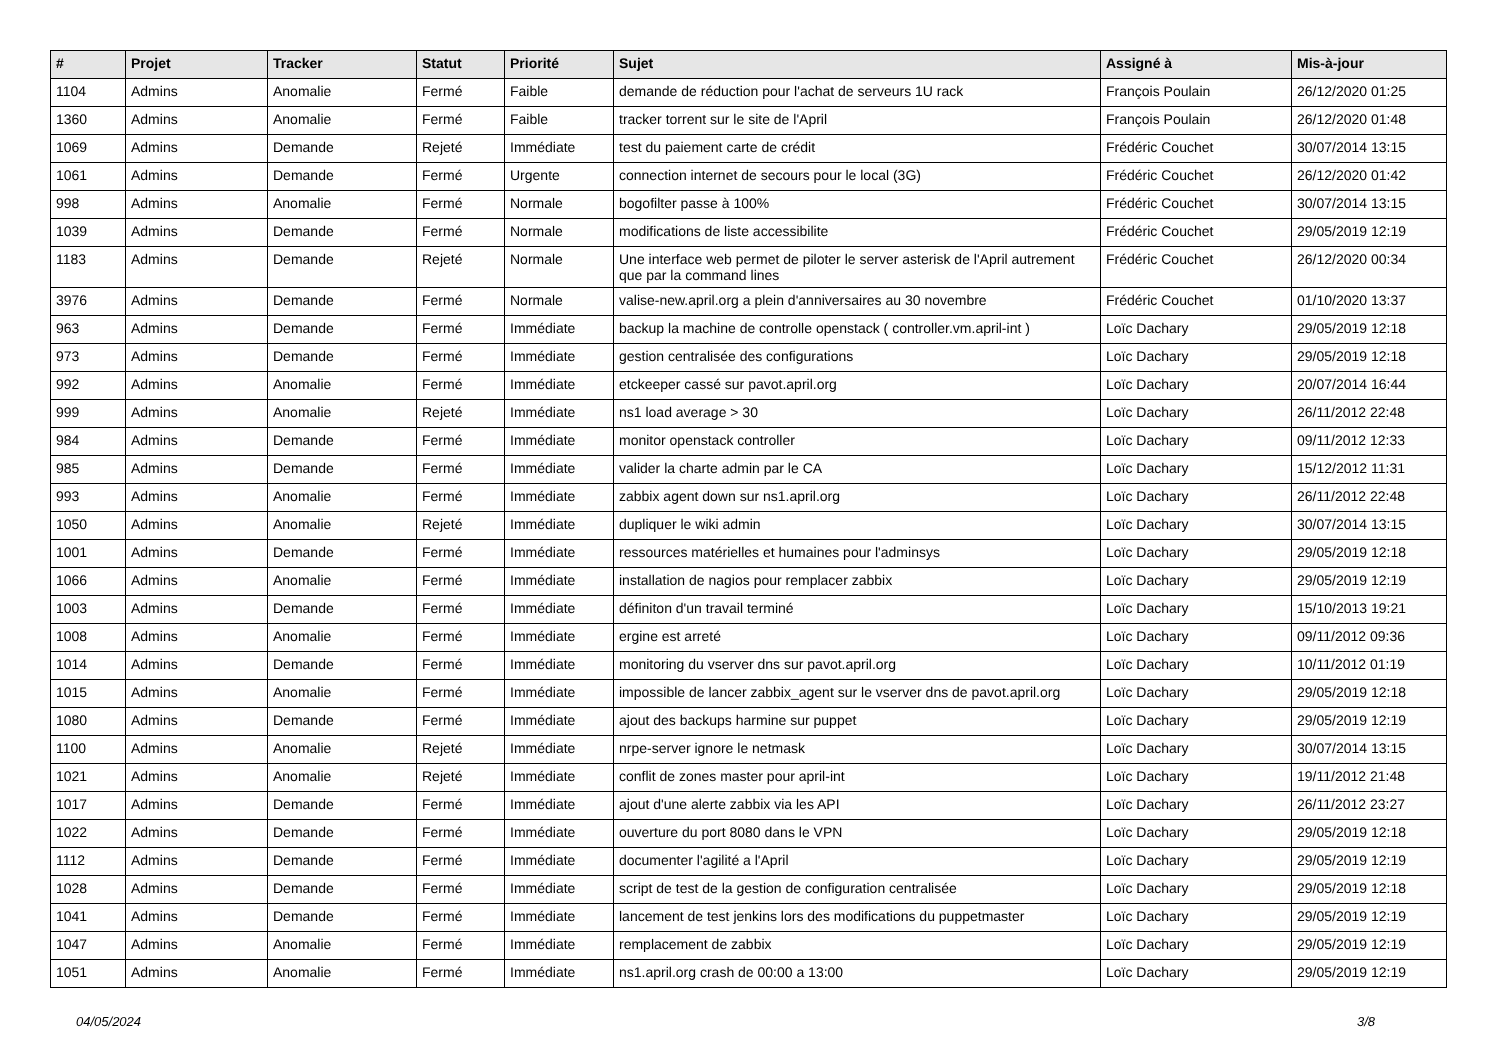| # | Projet | Tracker | Statut | Priorité | Sujet | Assigné à | Mis-à-jour |
| --- | --- | --- | --- | --- | --- | --- | --- |
| 1104 | Admins | Anomalie | Fermé | Faible | demande de réduction pour l'achat de serveurs 1U rack | François Poulain | 26/12/2020 01:25 |
| 1360 | Admins | Anomalie | Fermé | Faible | tracker torrent sur le site de l'April | François Poulain | 26/12/2020 01:48 |
| 1069 | Admins | Demande | Rejeté | Immédiate | test du paiement carte de crédit | Frédéric Couchet | 30/07/2014 13:15 |
| 1061 | Admins | Demande | Fermé | Urgente | connection internet de secours pour le local (3G) | Frédéric Couchet | 26/12/2020 01:42 |
| 998 | Admins | Anomalie | Fermé | Normale | bogofilter passe à 100% | Frédéric Couchet | 30/07/2014 13:15 |
| 1039 | Admins | Demande | Fermé | Normale | modifications de liste accessibilite | Frédéric Couchet | 29/05/2019 12:19 |
| 1183 | Admins | Demande | Rejeté | Normale | Une interface web permet de piloter le server asterisk de l'April autrement que par la command lines | Frédéric Couchet | 26/12/2020 00:34 |
| 3976 | Admins | Demande | Fermé | Normale | valise-new.april.org a plein d'anniversaires au 30 novembre | Frédéric Couchet | 01/10/2020 13:37 |
| 963 | Admins | Demande | Fermé | Immédiate | backup la machine de controlle openstack ( controller.vm.april-int ) | Loïc Dachary | 29/05/2019 12:18 |
| 973 | Admins | Demande | Fermé | Immédiate | gestion centralisée des configurations | Loïc Dachary | 29/05/2019 12:18 |
| 992 | Admins | Anomalie | Fermé | Immédiate | etckeeper cassé sur pavot.april.org | Loïc Dachary | 20/07/2014 16:44 |
| 999 | Admins | Anomalie | Rejeté | Immédiate | ns1 load average > 30 | Loïc Dachary | 26/11/2012 22:48 |
| 984 | Admins | Demande | Fermé | Immédiate | monitor openstack controller | Loïc Dachary | 09/11/2012 12:33 |
| 985 | Admins | Demande | Fermé | Immédiate | valider la charte admin par le CA | Loïc Dachary | 15/12/2012 11:31 |
| 993 | Admins | Anomalie | Fermé | Immédiate | zabbix agent down sur ns1.april.org | Loïc Dachary | 26/11/2012 22:48 |
| 1050 | Admins | Anomalie | Rejeté | Immédiate | dupliquer le wiki admin | Loïc Dachary | 30/07/2014 13:15 |
| 1001 | Admins | Demande | Fermé | Immédiate | ressources matérielles et humaines pour l'adminsys | Loïc Dachary | 29/05/2019 12:18 |
| 1066 | Admins | Anomalie | Fermé | Immédiate | installation de nagios pour remplacer zabbix | Loïc Dachary | 29/05/2019 12:19 |
| 1003 | Admins | Demande | Fermé | Immédiate | définiton d'un travail terminé | Loïc Dachary | 15/10/2013 19:21 |
| 1008 | Admins | Anomalie | Fermé | Immédiate | ergine est arreté | Loïc Dachary | 09/11/2012 09:36 |
| 1014 | Admins | Demande | Fermé | Immédiate | monitoring du vserver dns sur pavot.april.org | Loïc Dachary | 10/11/2012 01:19 |
| 1015 | Admins | Anomalie | Fermé | Immédiate | impossible de lancer zabbix_agent sur le vserver dns de pavot.april.org | Loïc Dachary | 29/05/2019 12:18 |
| 1080 | Admins | Demande | Fermé | Immédiate | ajout des backups harmine sur puppet | Loïc Dachary | 29/05/2019 12:19 |
| 1100 | Admins | Anomalie | Rejeté | Immédiate | nrpe-server ignore le netmask | Loïc Dachary | 30/07/2014 13:15 |
| 1021 | Admins | Anomalie | Rejeté | Immédiate | conflit de zones master pour april-int | Loïc Dachary | 19/11/2012 21:48 |
| 1017 | Admins | Demande | Fermé | Immédiate | ajout d'une alerte zabbix via les API | Loïc Dachary | 26/11/2012 23:27 |
| 1022 | Admins | Demande | Fermé | Immédiate | ouverture du port 8080 dans le VPN | Loïc Dachary | 29/05/2019 12:18 |
| 1112 | Admins | Demande | Fermé | Immédiate | documenter l'agilité a l'April | Loïc Dachary | 29/05/2019 12:19 |
| 1028 | Admins | Demande | Fermé | Immédiate | script de test de la gestion de configuration centralisée | Loïc Dachary | 29/05/2019 12:18 |
| 1041 | Admins | Demande | Fermé | Immédiate | lancement de test jenkins lors des modifications du puppetmaster | Loïc Dachary | 29/05/2019 12:19 |
| 1047 | Admins | Anomalie | Fermé | Immédiate | remplacement de zabbix | Loïc Dachary | 29/05/2019 12:19 |
| 1051 | Admins | Anomalie | Fermé | Immédiate | ns1.april.org crash de 00:00 a 13:00 | Loïc Dachary | 29/05/2019 12:19 |
04/05/2024 3/8